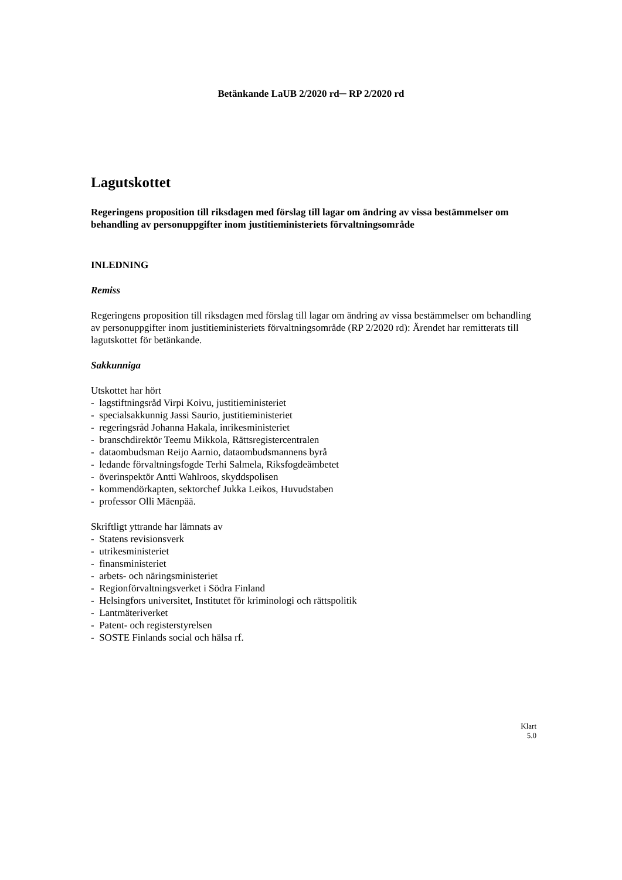Betänkande LaUB 2/2020 rd─ RP 2/2020 rd
Lagutskottet
Regeringens proposition till riksdagen med förslag till lagar om ändring av vissa bestämmelser om behandling av personuppgifter inom justitieministeriets förvaltningsområde
INLEDNING
Remiss
Regeringens proposition till riksdagen med förslag till lagar om ändring av vissa bestämmelser om behandling av personuppgifter inom justitieministeriets förvaltningsområde (RP 2/2020 rd): Ärendet har remitterats till lagutskottet för betänkande.
Sakkunniga
Utskottet har hört
- lagstiftningsråd Virpi Koivu, justitieministeriet
- specialsakkunnig Jassi Saurio, justitieministeriet
- regeringsråd Johanna Hakala, inrikesministeriet
- branschdirektör Teemu Mikkola, Rättsregistercentralen
- dataombudsman Reijo Aarnio, dataombudsmannens byrå
- ledande förvaltningsfogde Terhi Salmela, Riksfogdeämbetet
- överinspektör Antti Wahlroos, skyddspolisen
- kommendörkapten, sektorchef Jukka Leikos, Huvudstaben
- professor Olli Mäenpää.
Skriftligt yttrande har lämnats av
- Statens revisionsverk
- utrikesministeriet
- finansministeriet
- arbets- och näringsministeriet
- Regionförvaltningsverket i Södra Finland
- Helsingfors universitet, Institutet för kriminologi och rättspolitik
- Lantmäteriverket
- Patent- och registerstyrelsen
- SOSTE Finlands social och hälsa rf.
Klart
5.0